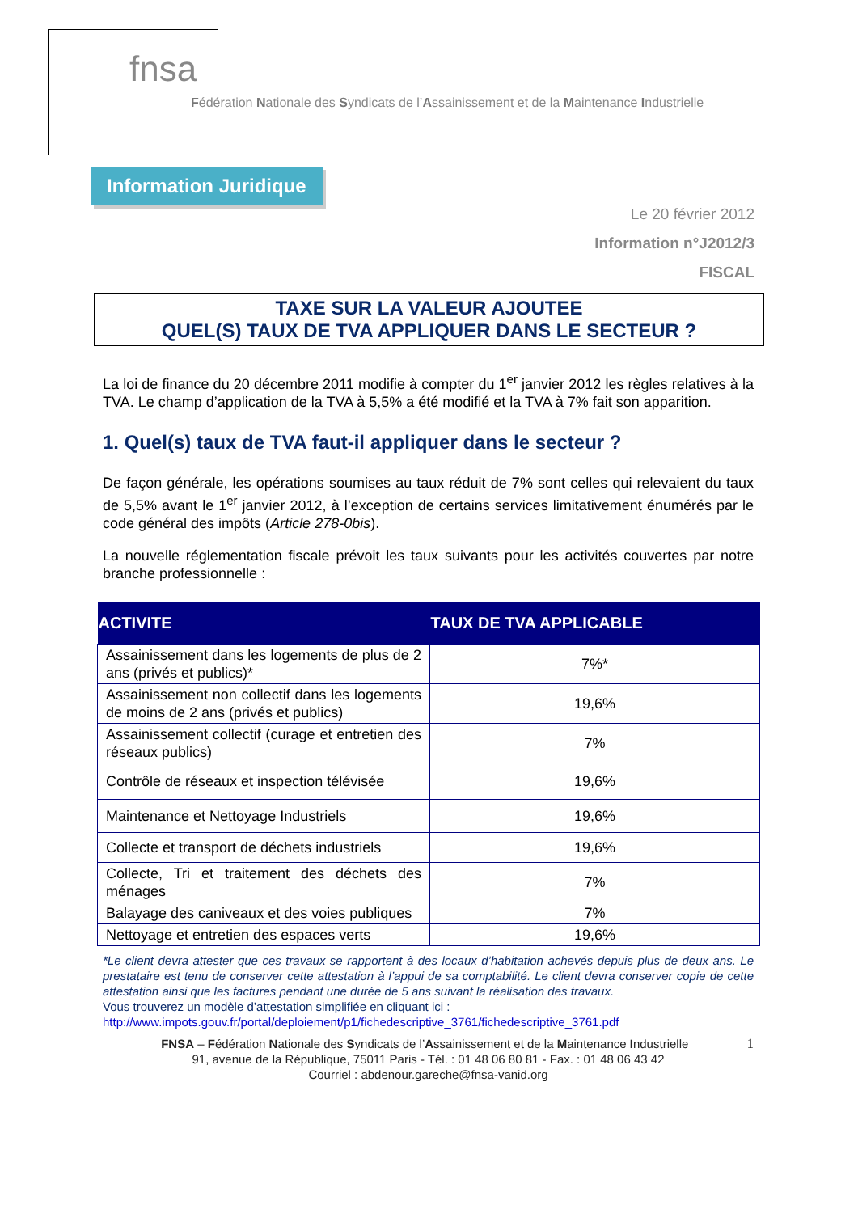fnsa
Fédération Nationale des Syndicats de l’Assainissement et de la Maintenance Industrielle
Information Juridique
Le 20 février 2012
Information n°J2012/3
FISCAL
TAXE SUR LA VALEUR AJOUTEE
QUEL(S) TAUX DE TVA APPLIQUER DANS LE SECTEUR ?
La loi de finance du 20 décembre 2011 modifie à compter du 1<sup>er</sup> janvier 2012 les règles relatives à la TVA. Le champ d’application de la TVA à 5,5% a été modifié et la TVA à 7% fait son apparition.
1. Quel(s) taux de TVA faut-il appliquer dans le secteur ?
De façon générale, les opérations soumises au taux réduit de 7% sont celles qui relevaient du taux de 5,5% avant le 1<sup>er</sup> janvier 2012, à l’exception de certains services limitativement énumérés par le code général des impôts (Article 278-0bis).
La nouvelle réglementation fiscale prévoit les taux suivants pour les activités couvertes par notre branche professionnelle :
| ACTIVITE | TAUX DE TVA APPLICABLE |
| --- | --- |
| Assainissement dans les logements de plus de 2 ans (privés et publics)* | 7%* |
| Assainissement non collectif dans les logements de moins de 2 ans (privés et publics) | 19,6% |
| Assainissement collectif (curage et entretien des réseaux publics) | 7% |
| Contrôle de réseaux et inspection télévisée | 19,6% |
| Maintenance et Nettoyage Industriels | 19,6% |
| Collecte et transport de déchets industriels | 19,6% |
| Collecte, Tri et traitement des déchets des ménages | 7% |
| Balayage des caniveaux et des voies publiques | 7% |
| Nettoyage et entretien des espaces verts | 19,6% |
*Le client devra attester que ces travaux se rapportent à des locaux d’habitation achevés depuis plus de deux ans. Le prestataire est tenu de conserver cette attestation à l’appui de sa comptabilité. Le client devra conserver copie de cette attestation ainsi que les factures pendant une durée de 5 ans suivant la réalisation des travaux.
Vous trouverez un modèle d’attestation simplifiée en cliquant ici :
http://www.impots.gouv.fr/portal/deploiement/p1/fichedescriptive_3761/fichedescriptive_3761.pdf
FNSA – Fédération Nationale des Syndicats de l’Assainissement et de la Maintenance Industrielle 1
91, avenue de la République, 75011 Paris - Tél. : 01 48 06 80 81 - Fax. : 01 48 06 43 42
Courriel : abdenour.gareche@fnsa-vanid.org